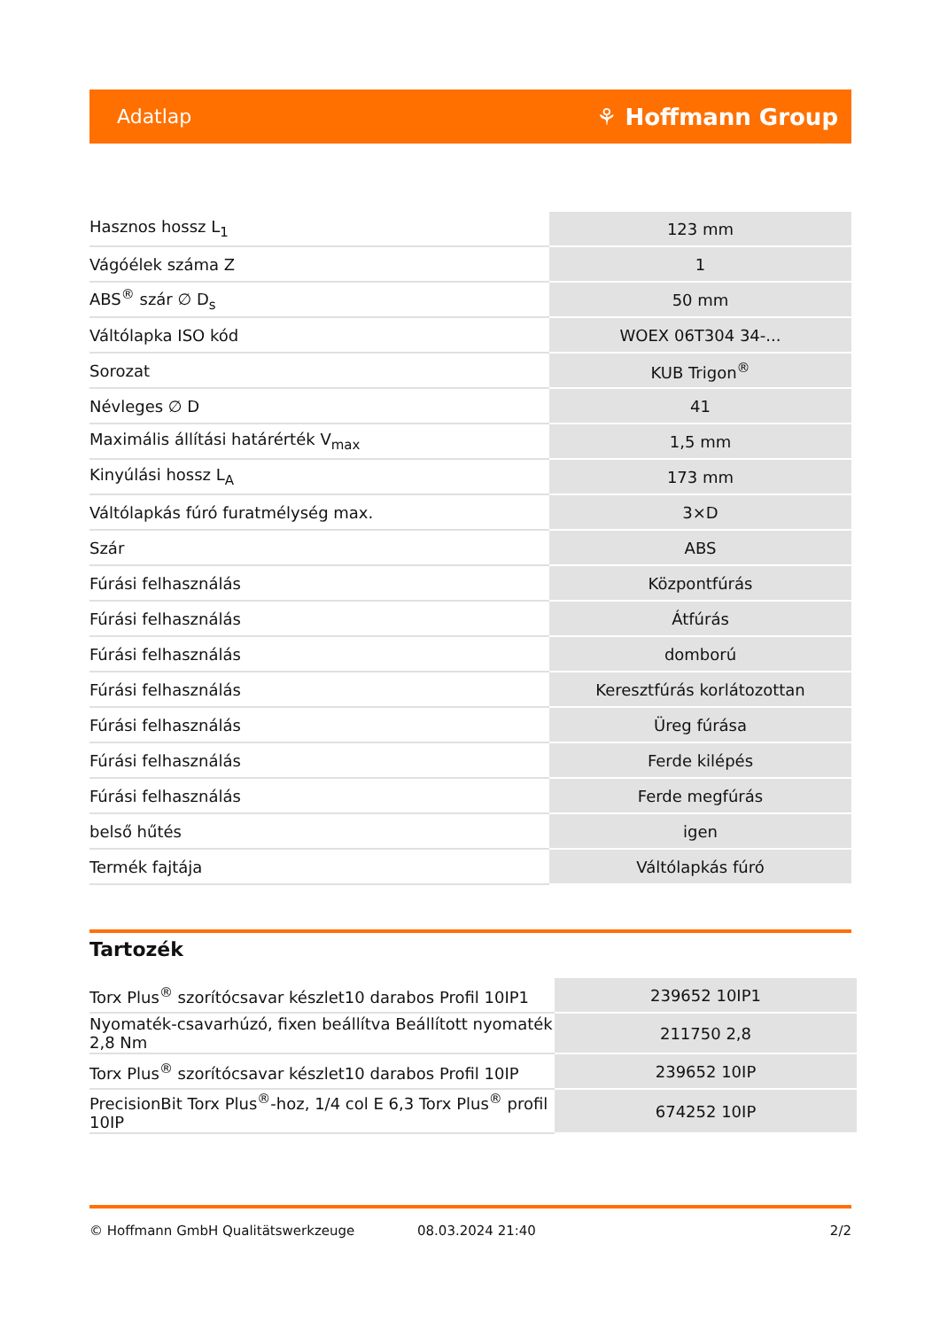Adatlap ⚘ Hoffmann Group
| Hasznos hossz L<sub>1</sub> | 123 mm |
| Vágóélek száma Z | 1 |
| ABS<sup>®</sup> szár ∅ D<sub>s</sub> | 50 mm |
| Váltólapka ISO kód | WOEX 06T304 34-... |
| Sorozat | KUB Trigon<sup>®</sup> |
| Névleges ∅ D | 41 |
| Maximális állítási határérték V<sub>max</sub> | 1,5 mm |
| Kinyúlási hossz L<sub>A</sub> | 173 mm |
| Váltólapkás fúró furatmélység max. | 3×D |
| Szár | ABS |
| Fúrási felhasználás | Központfúrás |
| Fúrási felhasználás | Átfúrás |
| Fúrási felhasználás | domború |
| Fúrási felhasználás | Keresztfúrás korlátozottan |
| Fúrási felhasználás | Üreg fúrása |
| Fúrási felhasználás | Ferde kilépés |
| Fúrási felhasználás | Ferde megfúrás |
| belső hűtés | igen |
| Termék fajtája | Váltólapkás fúró |
Tartozék
| Torx Plus<sup>®</sup> szorítócsavar készlet10 darabos Profil 10IP1 | 239652 10IP1 |
| Nyomaték-csavarhúzó, fixen beállítva Beállított nyomaték 2,8 Nm | 211750 2,8 |
| Torx Plus<sup>®</sup> szorítócsavar készlet10 darabos Profil 10IP | 239652 10IP |
| PrecisionBit Torx Plus<sup>®</sup>-hoz, 1/4 col E 6,3 Torx Plus<sup>®</sup> profil 10IP | 674252 10IP |
© Hoffmann GmbH Qualitätswerkzeuge 08.03.2024 21:40 2/2